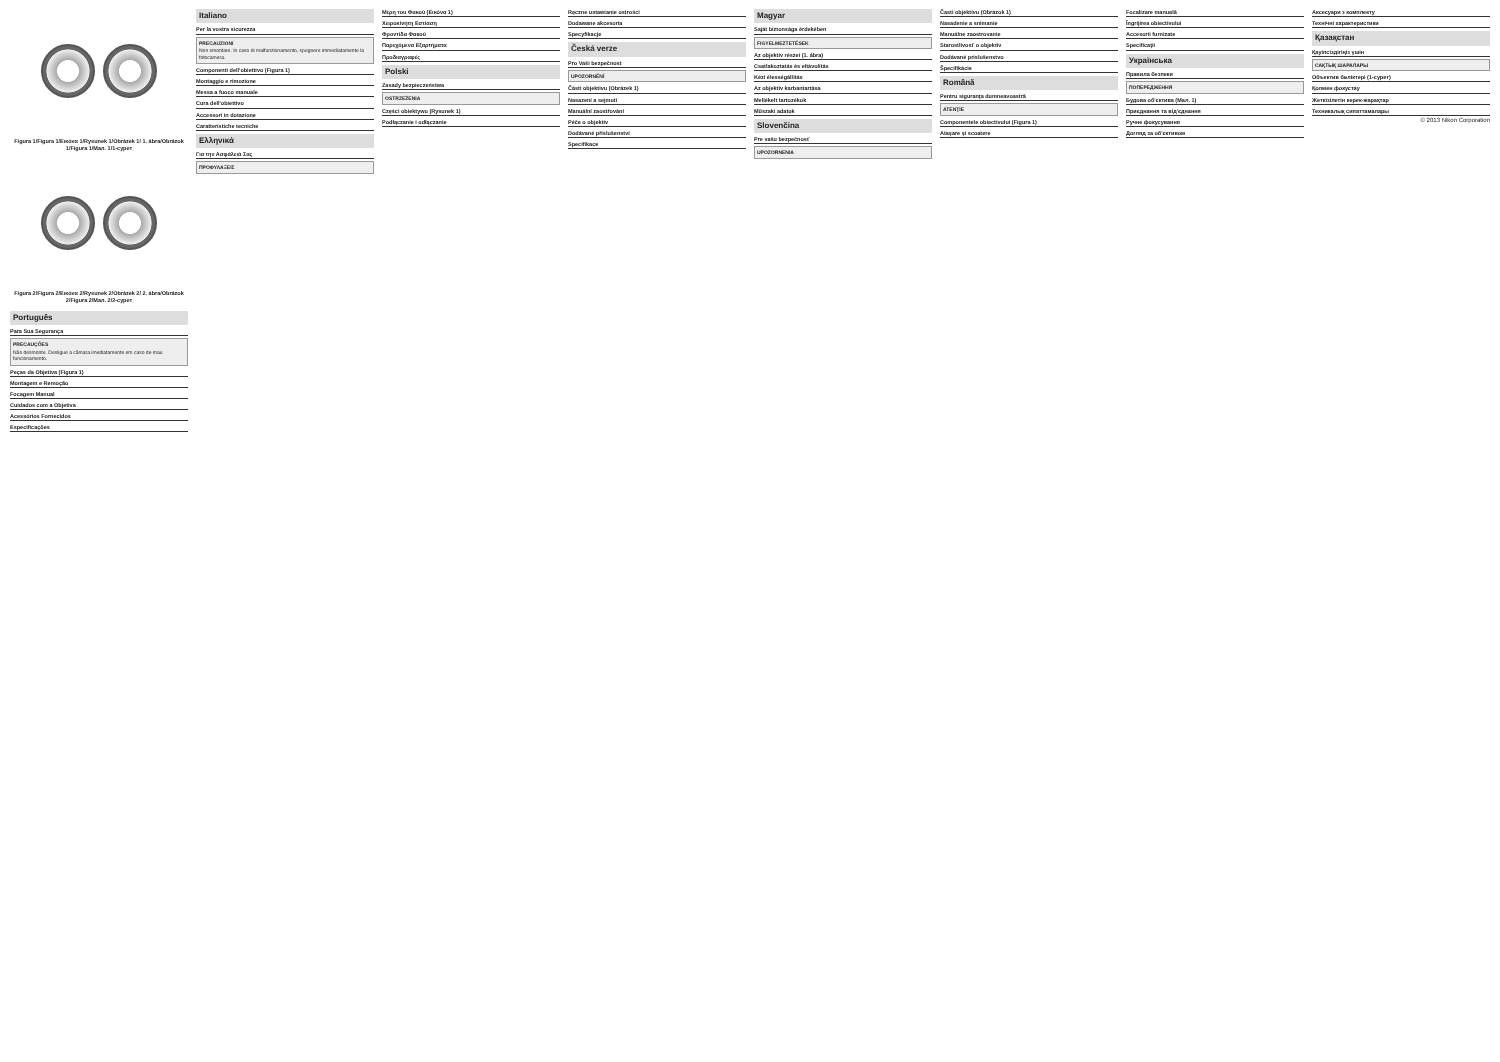Figura 1/Figura 1/Εικόνα 1/Rysunek 1/Obrázek 1/ 1. ábra/Obrázok 1/Figura 1/Мал. 1/1-сурет
Figura 2/Figura 2/Εικόνα 2/Rysunek 2/Obrázek 2/ 2. ábra/Obrázok 2/Figura 2/Мал. 2/2-сурет
Português
Para Sua Segurança
PRECAUÇÕES
Não desmonte. Desligue a câmara imediatamente em caso de mau funcionamento.
Peças da Objetiva (Figura 1)
Montagem e Remoção
Focagem Manual
Cuidados com a Objetiva
Acessórios Fornecidos
Especificações
Italiano
Per la vostra sicurezza
PRECAUZIONI
Non smontare. In caso di malfunzionamento, spegnere immediatamente la fotocamera.
Componenti dell'obiettivo (Figura 1)
Montaggio e rimozione
Messa a fuoco manuale
Cura dell'obiettivo
Accessori in dotazione
Caratteristiche tecniche
Ελληνικά
Για την Ασφάλειά Σας
ΠΡΟΦΥΛΑΞΕΙΣ
Μέρη του Φακού (Εικόνα 1)
Χειροκίνητη Εστίαση
Φροντίδα Φακού
Παρεχόμενα Εξαρτήματα
Προδιαγραφές
Polski
Zasady bezpieczeństwa
OSTRZEŻENIA
Części obiektywu (Rysunek 1)
Podłączanie i odłączanie
Ręczne ustawianie ostrości
Dodawane akcesoria
Specyfikacje
Česká verze
Pro Vaši bezpečnost
UPOZORNĚNÍ
Části objektivu (Obrázek 1)
Nasazení a sejmutí
Manuální zaostřování
Péče o objektiv
Dodávané příslušenství
Specifikace
Magyar
Saját biztonsága érdekében
FIGYELMEZTETÉSEK
Az objektív részei (1. ábra)
Csatlakoztatás és eltávolítás
Kézi élességállítás
Az objektív karbantartása
Mellékelt tartozékok
Műszaki adatok
Slovenčina
Pre vašu bezpečnosť
UPOZORNENIA
Časti objektívu (Obrázok 1)
Nasadenie a snímanie
Manuálne zaostrovanie
Starostlivosť o objektív
Dodávané príslušenstvo
Špecifikácie
Română
Pentru siguranţa dumneavoastră
ATENŢIE
Componentele obiectivului (Figura 1)
Ataşare şi scoatere
Focalizare manuală
Îngrijirea obiectivului
Accesorii furnizate
Specificaţii
Українська
Правила безпеки
ПОПЕРЕДЖЕННЯ
Будова об'єктива (Мал. 1)
Приєднання та від'єднання
Ручне фокусування
Догляд за об'єктивом
Аксесуари з комплекту
Технічні характеристики
Қазақстан
Қауіпсіздігіңіз үшін
САҚТЫҚ ШАРАЛАРЫ
Объектив бөліктері (1-сурет)
Қолмен фокустау
Жеткізілетін керек-жарақтар
Техникалық сипаттамалары
© 2013 Nikon Corporation